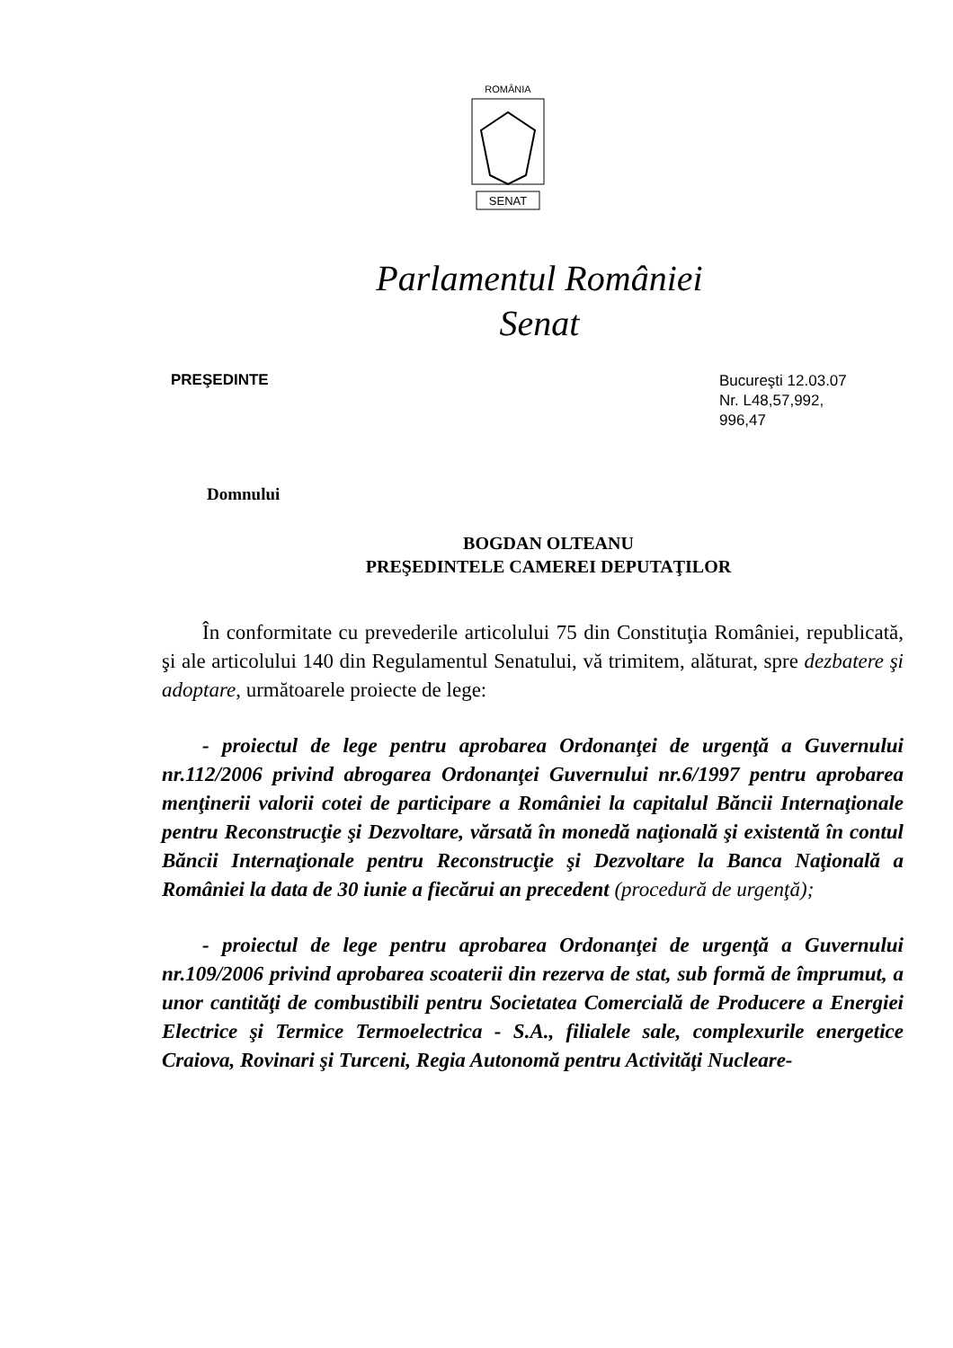ROMÂNIA
SENAT
Parlamentul României
Senat
PREŞEDINTE
Bucureşti 12.03.07
Nr. L48,57,992,
996,47
Domnului
BOGDAN OLTEANU
PREŞEDINTELE CAMEREI DEPUTAŢILOR
În conformitate cu prevederile articolului 75 din Constituţia României, republicată, şi ale articolului 140 din Regulamentul Senatului, vă trimitem, alăturat, spre dezbatere şi adoptare, următoarele proiecte de lege:
- proiectul de lege pentru aprobarea Ordonanţei de urgenţă a Guvernului nr.112/2006 privind abrogarea Ordonanţei Guvernului nr.6/1997 pentru aprobarea menţinerii valorii cotei de participare a României la capitalul Băncii Internaţionale pentru Reconstrucţie şi Dezvoltare, vărsată în monedă naţională şi existentă în contul Băncii Internaţionale pentru Reconstrucţie şi Dezvoltare la Banca Naţională a României la data de 30 iunie a fiecărui an precedent (procedură de urgenţă);
- proiectul de lege pentru aprobarea Ordonanţei de urgenţă a Guvernului nr.109/2006 privind aprobarea scoaterii din rezerva de stat, sub formă de împrumut, a unor cantităţi de combustibili pentru Societatea Comercială de Producere a Energiei Electrice şi Termice Termoelectrica - S.A., filialele sale, complexurile energetice Craiova, Rovinari şi Turceni, Regia Autonomă pentru Activităţi Nucleare-